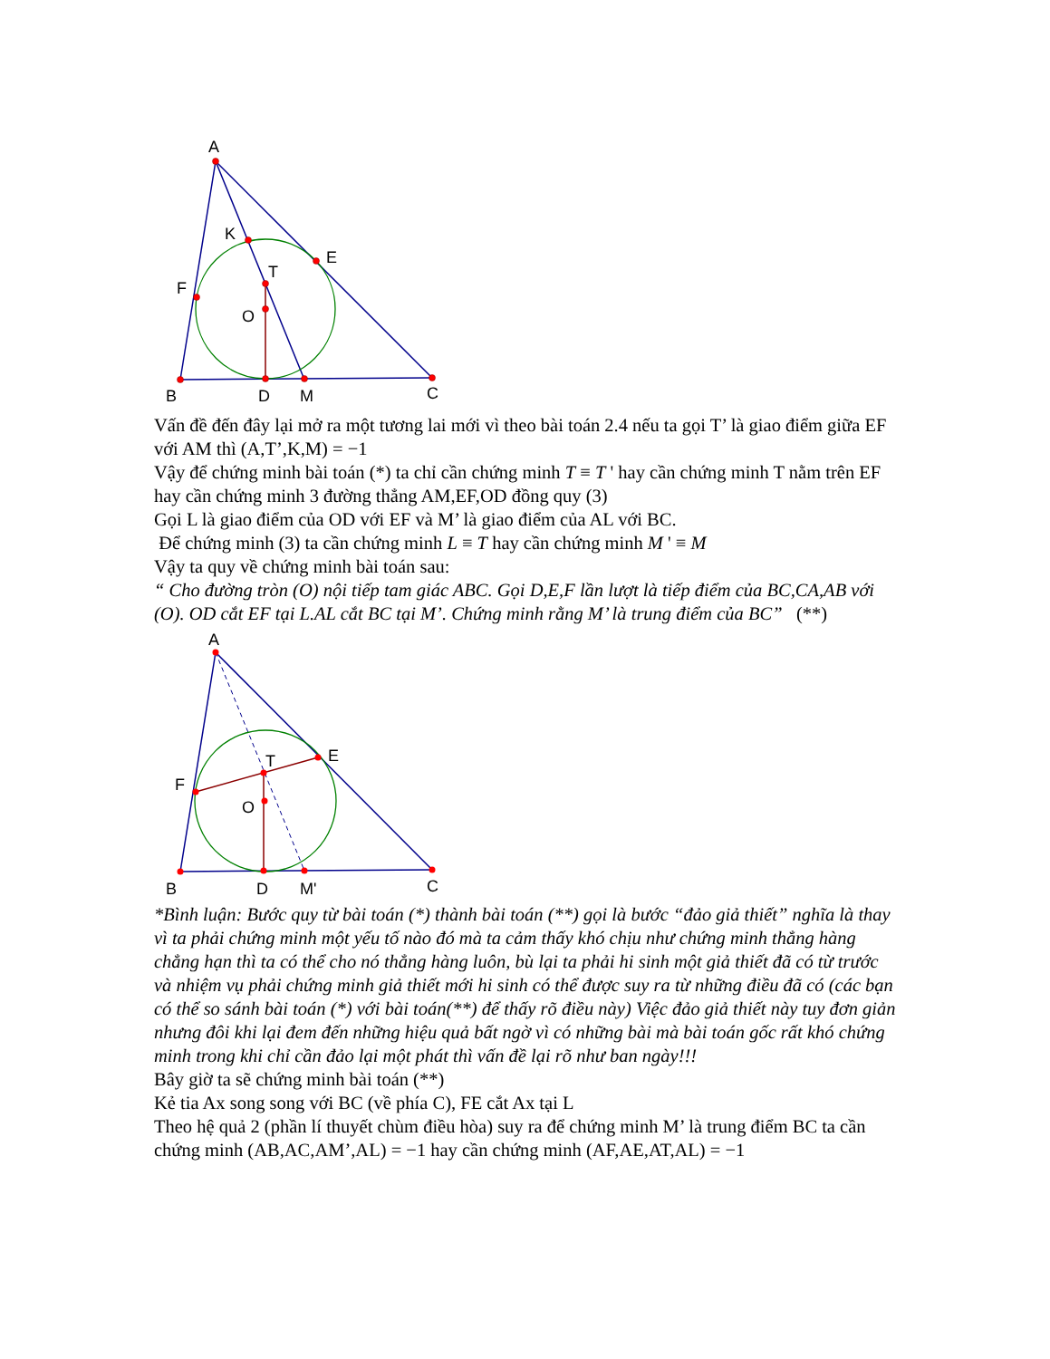A
K
E
T
F
O
B
D
M
C
Vấn đề đến đây lại mở ra một tương lai mới vì theo bài toán 2.4 nếu ta gọi T’ là giao điểm giữa EF với AM thì (A,T’,K,M) = −1
Vậy để chứng minh bài toán (*) ta chỉ cần chứng minh T ≡ T ' hay cần chứng minh T nằm trên EF hay cần chứng minh 3 đường thẳng AM,EF,OD đồng quy (3)
Gọi L là giao điểm của OD với EF và M’ là giao điểm của AL với BC.
Để chứng minh (3) ta cần chứng minh L ≡ T hay cần chứng minh M ' ≡ M
Vậy ta quy về chứng minh bài toán sau:
“ Cho đường tròn (O) nội tiếp tam giác ABC. Gọi D,E,F lần lượt là tiếp điểm của BC,CA,AB với (O). OD cắt EF tại L.AL cắt BC tại M’. Chứng minh rằng M’ là trung điểm của BC” (**)
A
E
T
F
O
B
D
M'
C
*Bình luận: Bước quy từ bài toán (*) thành bài toán (**) gọi là bước “đảo giả thiết” nghĩa là thay vì ta phải chứng minh một yếu tố nào đó mà ta cảm thấy khó chịu như chứng minh thẳng hàng chẳng hạn thì ta có thể cho nó thẳng hàng luôn, bù lại ta phải hi sinh một giả thiết đã có từ trước và nhiệm vụ phải chứng minh giả thiết mới hi sinh có thể được suy ra từ những điều đã có (các bạn có thể so sánh bài toán (*) với bài toán(**) để thấy rõ điều này) Việc đảo giả thiết này tuy đơn giản nhưng đôi khi lại đem đến những hiệu quả bất ngờ vì có những bài mà bài toán gốc rất khó chứng minh trong khi chỉ cần đảo lại một phát thì vấn đề lại rõ như ban ngày!!!
Bây giờ ta sẽ chứng minh bài toán (**)
Kẻ tia Ax song song với BC (về phía C), FE cắt Ax tại L
Theo hệ quả 2 (phần lí thuyết chùm điều hòa) suy ra để chứng minh M’ là trung điểm BC ta cần chứng minh (AB,AC,AM’,AL) = −1 hay cần chứng minh (AF,AE,AT,AL) = −1